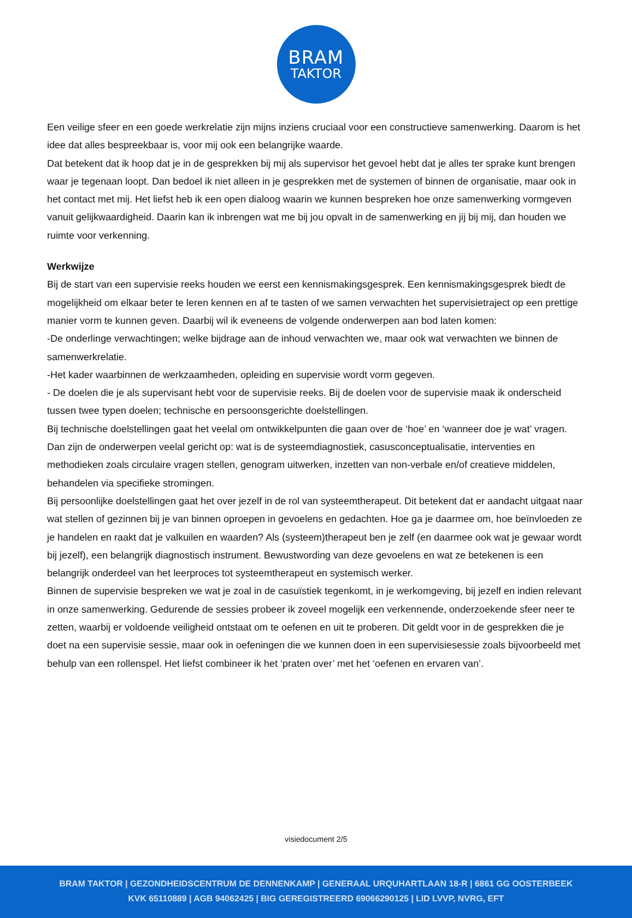BRAM
TAKTOR
Een veilige sfeer en een goede werkrelatie zijn mijns inziens cruciaal voor een constructieve samenwerking. Daarom is het idee dat alles bespreekbaar is, voor mij ook een belangrijke waarde.
Dat betekent dat ik hoop dat je in de gesprekken bij mij als supervisor het gevoel hebt dat je alles ter sprake kunt brengen waar je tegenaan loopt. Dan bedoel ik niet alleen in je gesprekken met de systemen of binnen de organisatie, maar ook in het contact met mij. Het liefst heb ik een open dialoog waarin we kunnen bespreken hoe onze samenwerking vormgeven vanuit gelijkwaardigheid. Daarin kan ik inbrengen wat me bij jou opvalt in de samenwerking en jij bij mij, dan houden we ruimte voor verkenning.
Werkwijze
Bij de start van een supervisie reeks houden we eerst een kennismakingsgesprek. Een kennismakingsgesprek biedt de mogelijkheid om elkaar beter te leren kennen en af te tasten of we samen verwachten het supervisietraject op een prettige manier vorm te kunnen geven. Daarbij wil ik eveneens de volgende onderwerpen aan bod laten komen:
-De onderlinge verwachtingen; welke bijdrage aan de inhoud verwachten we, maar ook wat verwachten we binnen de samenwerkrelatie.
-Het kader waarbinnen de werkzaamheden, opleiding en supervisie wordt vorm gegeven.
- De doelen die je als supervisant hebt voor de supervisie reeks. Bij de doelen voor de supervisie maak ik onderscheid tussen twee typen doelen; technische en persoonsgerichte doelstellingen.
Bij technische doelstellingen gaat het veelal om ontwikkelpunten die gaan over de ‘hoe’ en ‘wanneer doe je wat’ vragen. Dan zijn de onderwerpen veelal gericht op: wat is de systeemdiagnostiek, casusconceptualisatie, interventies en methodieken zoals circulaire vragen stellen, genogram uitwerken, inzetten van non-verbale en/of creatieve middelen, behandelen via specifieke stromingen.
Bij persoonlijke doelstellingen gaat het over jezelf in de rol van systeemtherapeut. Dit betekent dat er aandacht uitgaat naar wat stellen of gezinnen bij je van binnen oproepen in gevoelens en gedachten. Hoe ga je daarmee om, hoe beïnvloeden ze je handelen en raakt dat je valkuilen en waarden? Als (systeem)therapeut ben je zelf (en daarmee ook wat je gewaar wordt bij jezelf), een belangrijk diagnostisch instrument. Bewustwording van deze gevoelens en wat ze betekenen is een belangrijk onderdeel van het leerproces tot systeemtherapeut en systemisch werker.
Binnen de supervisie bespreken we wat je zoal in de casuïstiek tegenkomt, in je werkomgeving, bij jezelf en indien relevant in onze samenwerking. Gedurende de sessies probeer ik zoveel mogelijk een verkennende, onderzoekende sfeer neer te zetten, waarbij er voldoende veiligheid ontstaat om te oefenen en uit te proberen. Dit geldt voor in de gesprekken die je doet na een supervisie sessie, maar ook in oefeningen die we kunnen doen in een supervisiesessie zoals bijvoorbeeld met behulp van een rollenspel. Het liefst combineer ik het ‘praten over’ met het ‘oefenen en ervaren van’.
visiedocument 2/5
BRAM TAKTOR | GEZONDHEIDSCENTRUM DE DENNENKAMP | GENERAAL URQUHARTLAAN 18-R | 6861 GG OOSTERBEEK
KVK 65110889 | AGB 94062425 | BIG GEREGISTREERD 69066290125 | LID LVVP, NVRG, EFT